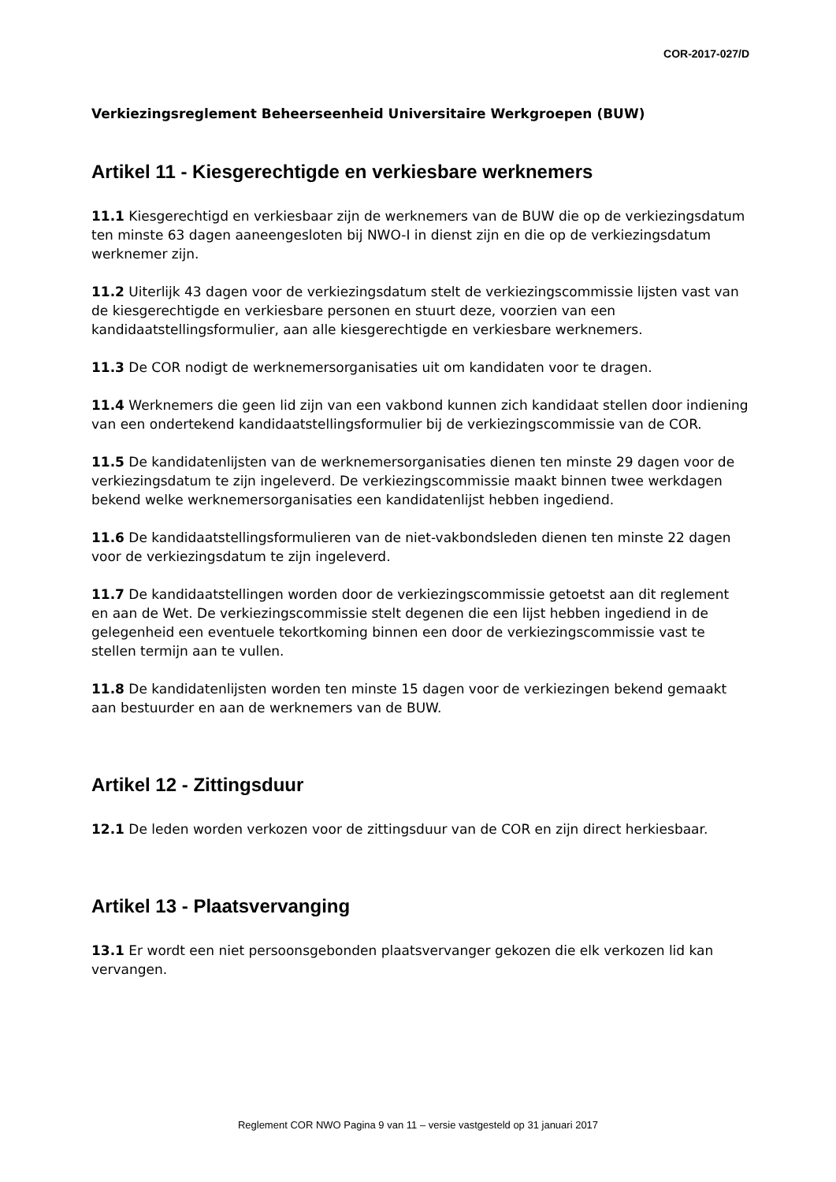COR-2017-027/D
Verkiezingsreglement Beheerseenheid Universitaire Werkgroepen (BUW)
Artikel 11 - Kiesgerechtigde en verkiesbare werknemers
11.1 Kiesgerechtigd en verkiesbaar zijn de werknemers van de BUW die op de verkiezingsdatum ten minste 63 dagen aaneengesloten bij NWO-I in dienst zijn en die op de verkiezingsdatum werknemer zijn.
11.2 Uiterlijk 43 dagen voor de verkiezingsdatum stelt de verkiezingscommissie lijsten vast van de kiesgerechtigde en verkiesbare personen en stuurt deze, voorzien van een kandidaatstellingsformulier, aan alle kiesgerechtigde en verkiesbare werknemers.
11.3 De COR nodigt de werknemersorganisaties uit om kandidaten voor te dragen.
11.4 Werknemers die geen lid zijn van een vakbond kunnen zich kandidaat stellen door indiening van een ondertekend kandidaatstellingsformulier bij de verkiezingscommissie van de COR.
11.5 De kandidatenlijsten van de werknemersorganisaties dienen ten minste 29 dagen voor de verkiezingsdatum te zijn ingeleverd. De verkiezingscommissie maakt binnen twee werkdagen bekend welke werknemersorganisaties een kandidatenlijst hebben ingediend.
11.6 De kandidaatstellingsformulieren van de niet-vakbondsleden dienen ten minste 22 dagen voor de verkiezingsdatum te zijn ingeleverd.
11.7 De kandidaatstellingen worden door de verkiezingscommissie getoetst aan dit reglement en aan de Wet. De verkiezingscommissie stelt degenen die een lijst hebben ingediend in de gelegenheid een eventuele tekortkoming binnen een door de verkiezingscommissie vast te stellen termijn aan te vullen.
11.8 De kandidatenlijsten worden ten minste 15 dagen voor de verkiezingen bekend gemaakt aan bestuurder en aan de werknemers van de BUW.
Artikel 12 - Zittingsduur
12.1 De leden worden verkozen voor de zittingsduur van de COR en zijn direct herkiesbaar.
Artikel 13 - Plaatsvervanging
13.1 Er wordt een niet persoonsgebonden plaatsvervanger gekozen die elk verkozen lid kan vervangen.
Reglement COR NWO Pagina 9 van 11 – versie vastgesteld op 31 januari 2017